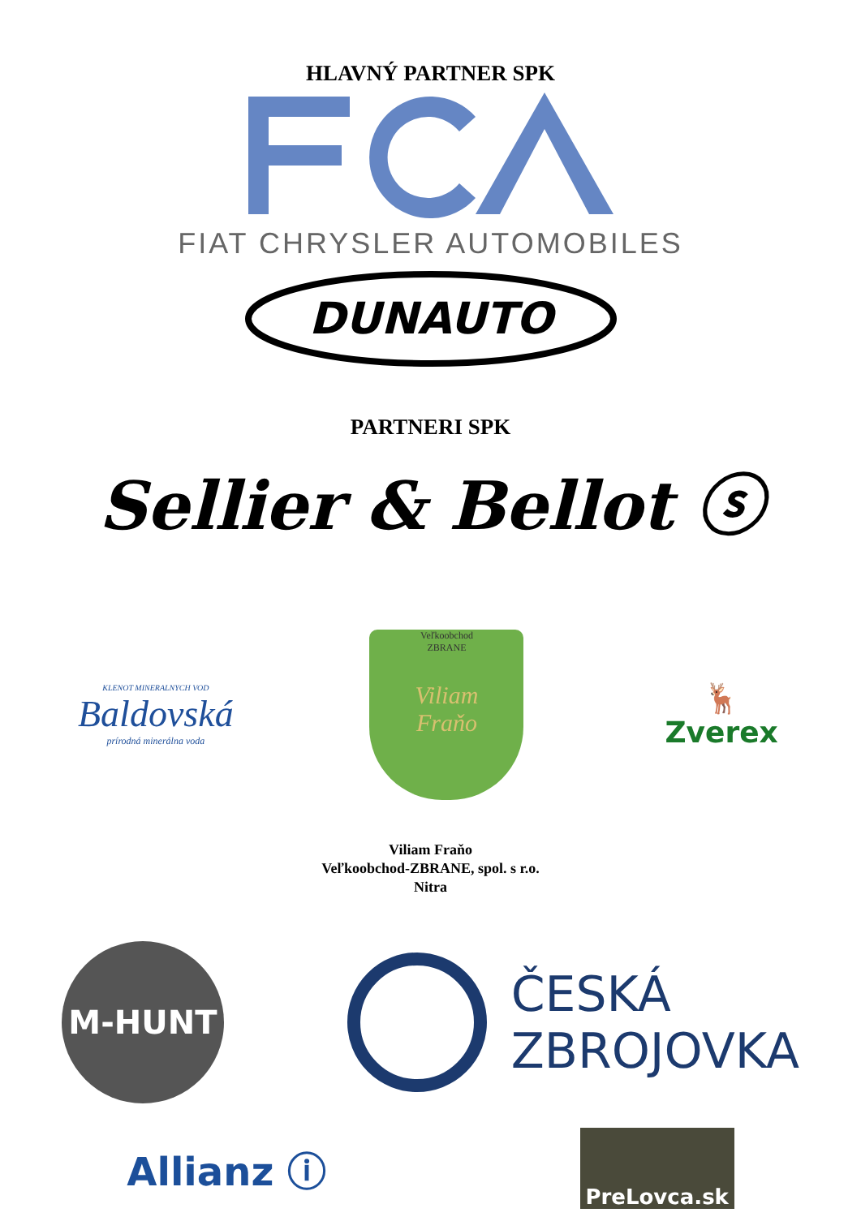HLAVNÝ PARTNER SPK
FIAT CHRYSLER AUTOMOBILES
DUNAUTO
PARTNERI SPK
Sellier & Bellot ⓢ
KLENOT MINERALNYCH VOD
Baldovská
prírodná minerálna voda
Veľkoobchod
ZBRANE
Viliam
Fraňo
🦌
Zverex
Viliam Fraňo
Veľkoobchod-ZBRANE, spol. s r.o.
Nitra
M-HUNT
ČESKÁ
ZBROJOVKA
Allianz ⓘ
PreLovca.sk